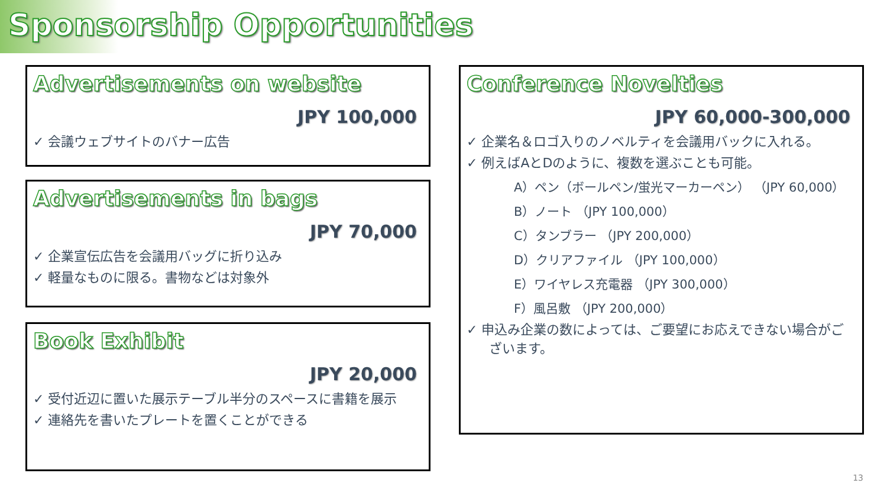Sponsorship Opportunities
Advertisements on website
JPY 100,000
✓ 会議ウェブサイトのバナー広告
Advertisements in bags
JPY 70,000
✓ 企業宣伝広告を会議用バッグに折り込み
✓ 軽量なものに限る。書物などは対象外
Book Exhibit
JPY 20,000
✓ 受付近辺に置いた展示テーブル半分のスペースに書籍を展示
✓ 連絡先を書いたプレートを置くことができる
Conference Novelties
JPY 60,000-300,000
✓ 企業名＆ロゴ入りのノベルティを会議用バックに入れる。
✓ 例えばAとDのように、複数を選ぶことも可能。
A）ペン（ボールペン/蛍光マーカーペン） （JPY 60,000）
B）ノート （JPY 100,000）
C）タンブラー （JPY 200,000）
D）クリアファイル （JPY 100,000）
E）ワイヤレス充電器 （JPY 300,000）
F）風呂敷 （JPY 200,000）
✓ 申込み企業の数によっては、ご要望にお応えできない場合がございます。
13